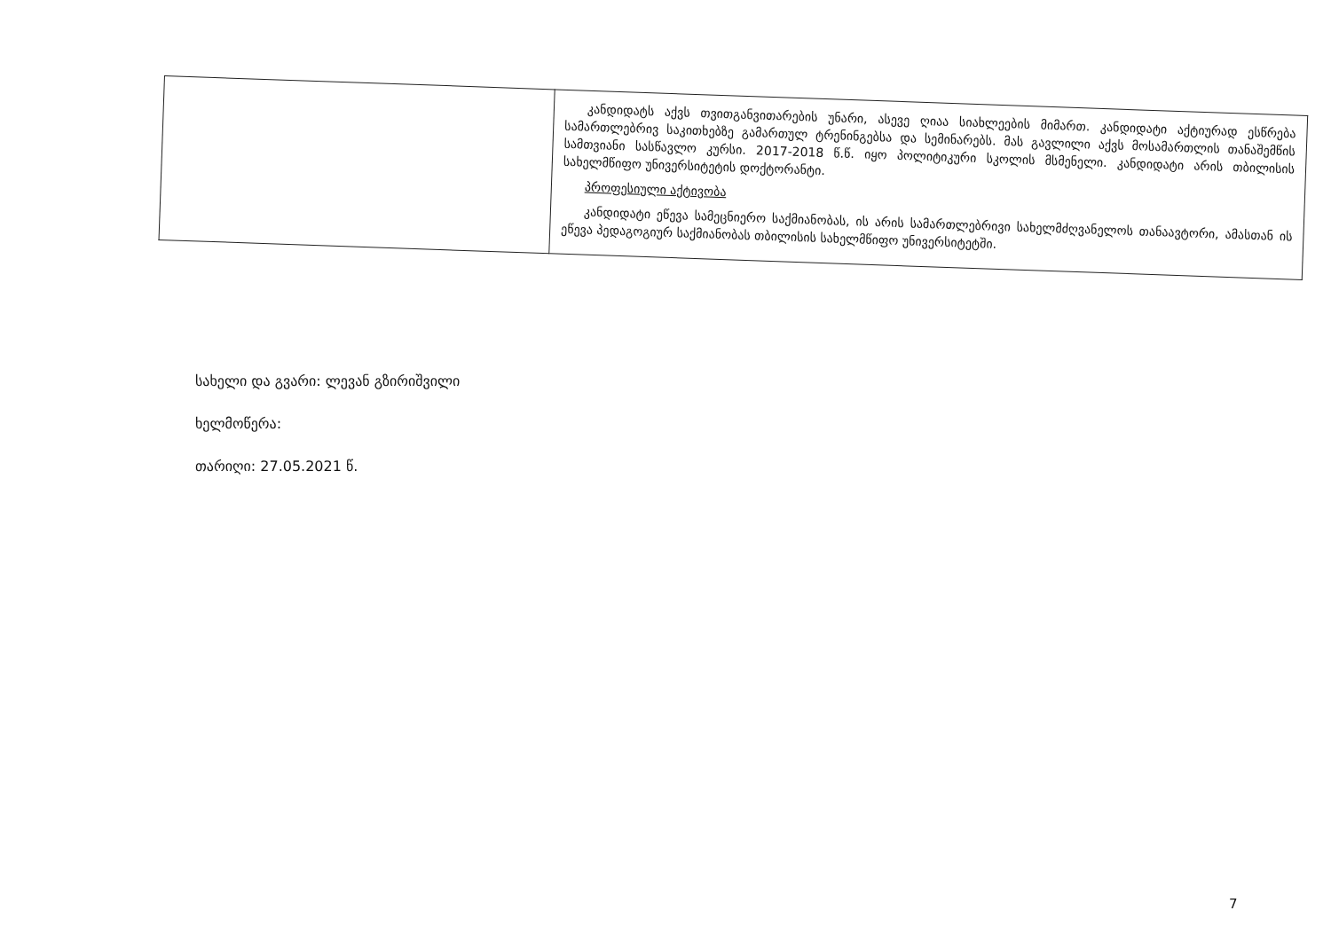| | კანდიდატს აქვს თვითგანვითარების უნარი, ასევე ღიაა სიახლეების მიმართ. კანდიდატი აქტიურად ესწრება სამართლებრივ საკითხებზე გამართულ ტრენინგებსა და სემინარებს. მას გავლილი აქვს მოსამართლის თანაშემწის სამთვიანი სასწავლო კურსი. 2017-2018 წ.წ. იყო პოლიტიკური სკოლის მსმენელი. კანდიდატი არის თბილისის სახელმწიფო უნივერსიტეტის დოქტორანტი. პროფესიული აქტივობა კანდიდატი ეწევა სამეცნიერო საქმიანობას, ის არის სამართლებრივი სახელმძღვანელოს თანაავტორი, ამასთან ის ეწევა პედაგოგიურ საქმიანობას თბილისის სახელმწიფო უნივერსიტეტში. |
სახელი და გვარი: ლევან გზირიშვილი
ხელმოწერა:
თარიღი: 27.05.2021 წ.
7